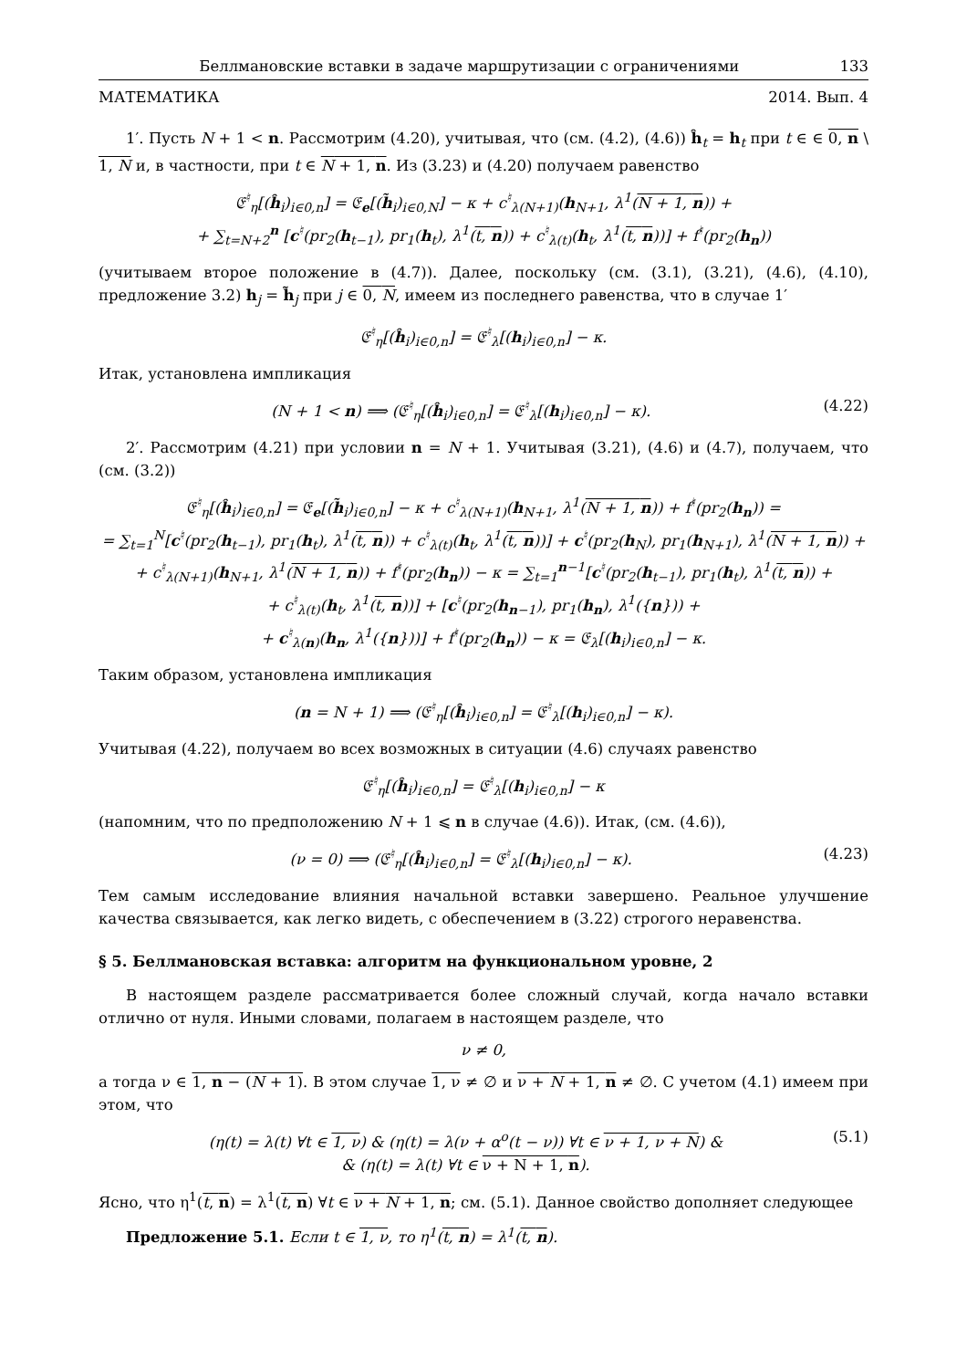Беллмановские вставки в задаче маршрутизации с ограничениями 133
МАТЕМАТИКА 2014. Вып. 4
1′. Пусть N + 1 < n. Рассмотрим (4.20), учитывая, что (см. (4.2), (4.6)) ĥ<sub>t</sub> = h<sub>t</sub> при t ∈ ∈ 0, n \ 1, N и, в частности, при t ∈ N + 1, n. Из (3.23) и (4.20) получаем равенство
𝔈<sup>♮</sup><sub>η</sub>[(ĥ<sub>i</sub>)<sub>i∈0,n</sub>] = 𝔈<sub>e</sub>[(h̃<sub>i</sub>)<sub>i∈0,N</sub>] − κ + c<sup>♮</sup><sub>λ(N+1)</sub>(h<sub>N+1</sub>, λ<sup>1</sup>(N + 1, n)) +
+ ∑<sub>t=N+2</sub><sup>n</sup> [c<sup>♮</sup>(pr<sub>2</sub>(h<sub>t−1</sub>), pr<sub>1</sub>(h<sub>t</sub>), λ<sup>1</sup>(t, n)) + c<sup>♮</sup><sub>λ(t)</sub>(h<sub>t</sub>, λ<sup>1</sup>(t, n))] + f<sup>♮</sup>(pr<sub>2</sub>(h<sub>n</sub>))
(учитываем второе положение в (4.7)). Далее, поскольку (см. (3.1), (3.21), (4.6), (4.10), предложение 3.2) h<sub>j</sub> = h̃<sub>j</sub> при j ∈ 0, N, имеем из последнего равенства, что в случае 1′
𝔈<sup>♮</sup><sub>η</sub>[(ĥ<sub>i</sub>)<sub>i∈0,n</sub>] = 𝔈<sup>♮</sup><sub>λ</sub>[(h<sub>i</sub>)<sub>i∈0,n</sub>] − κ.
Итак, установлена импликация
(N + 1 < n) ⟹ (𝔈<sup>♮</sup><sub>η</sub>[(ĥ<sub>i</sub>)<sub>i∈0,n</sub>] = 𝔈<sup>♮</sup><sub>λ</sub>[(h<sub>i</sub>)<sub>i∈0,n</sub>] − κ). (4.22)
2′. Рассмотрим (4.21) при условии n = N + 1. Учитывая (3.21), (4.6) и (4.7), получаем, что (см. (3.2))
𝔈<sup>♮</sup><sub>η</sub>[(ĥ<sub>i</sub>)<sub>i∈0,n</sub>] = 𝔈<sub>e</sub>[(h̃<sub>i</sub>)<sub>i∈0,n</sub>] − κ + c<sup>♮</sup><sub>λ(N+1)</sub>(h<sub>N+1</sub>, λ<sup>1</sup>(N + 1, n)) + f<sup>♮</sup>(pr<sub>2</sub>(h<sub>n</sub>)) =
= ∑<sub>t=1</sub><sup>N</sup>[c<sup>♮</sup>(pr<sub>2</sub>(h<sub>t−1</sub>), pr<sub>1</sub>(h<sub>t</sub>), λ<sup>1</sup>(t, n)) + c<sup>♮</sup><sub>λ(t)</sub>(h<sub>t</sub>, λ<sup>1</sup>(t, n))] + c<sup>♮</sup>(pr<sub>2</sub>(h<sub>N</sub>), pr<sub>1</sub>(h<sub>N+1</sub>), λ<sup>1</sup>(N + 1, n)) +
+ c<sup>♮</sup><sub>λ(N+1)</sub>(h<sub>N+1</sub>, λ<sup>1</sup>(N + 1, n)) + f<sup>♮</sup>(pr<sub>2</sub>(h<sub>n</sub>)) − κ = ∑<sub>t=1</sub><sup>n−1</sup>[c<sup>♮</sup>(pr<sub>2</sub>(h<sub>t−1</sub>), pr<sub>1</sub>(h<sub>t</sub>), λ<sup>1</sup>(t, n)) +
+ c<sup>♮</sup><sub>λ(t)</sub>(h<sub>t</sub>, λ<sup>1</sup>(t, n))] + [c<sup>♮</sup>(pr<sub>2</sub>(h<sub>n−1</sub>), pr<sub>1</sub>(h<sub>n</sub>), λ<sup>1</sup>({n})) +
+ c<sup>♮</sup><sub>λ(n)</sub>(h<sub>n</sub>, λ<sup>1</sup>({n}))] + f<sup>♮</sup>(pr<sub>2</sub>(h<sub>n</sub>)) − κ = 𝔈<sub>λ</sub>[(h<sub>i</sub>)<sub>i∈0,n</sub>] − κ.
Таким образом, установлена импликация
(n = N + 1) ⟹ (𝔈<sup>♮</sup><sub>η</sub>[(ĥ<sub>i</sub>)<sub>i∈0,n</sub>] = 𝔈<sup>♮</sup><sub>λ</sub>[(h<sub>i</sub>)<sub>i∈0,n</sub>] − κ).
Учитывая (4.22), получаем во всех возможных в ситуации (4.6) случаях равенство
𝔈<sup>♮</sup><sub>η</sub>[(ĥ<sub>i</sub>)<sub>i∈0,n</sub>] = 𝔈<sup>♮</sup><sub>λ</sub>[(h<sub>i</sub>)<sub>i∈0,n</sub>] − κ
(напомним, что по предположению N + 1 ⩽ n в случае (4.6)). Итак, (см. (4.6)),
(ν = 0) ⟹ (𝔈<sup>♮</sup><sub>η</sub>[(ĥ<sub>i</sub>)<sub>i∈0,n</sub>] = 𝔈<sup>♮</sup><sub>λ</sub>[(h<sub>i</sub>)<sub>i∈0,n</sub>] − κ). (4.23)
Тем самым исследование влияния начальной вставки завершено. Реальное улучшение качества связывается, как легко видеть, с обеспечением в (3.22) строгого неравенства.
§ 5. Беллмановская вставка: алгоритм на функциональном уровне, 2
В настоящем разделе рассматривается более сложный случай, когда начало вставки отлично от нуля. Иными словами, полагаем в настоящем разделе, что
ν ≠ 0,
а тогда ν ∈ 1, n − (N + 1). В этом случае 1, ν ≠ ∅ и ν + N + 1, n ≠ ∅. С учетом (4.1) имеем при этом, что
(η(t) = λ(t) ∀t ∈ 1, ν) & (η(t) = λ(ν + α<sup>o</sup>(t − ν)) ∀t ∈ ν + 1, ν + N) &
& (η(t) = λ(t) ∀t ∈ ν + N + 1, n). (5.1)
Ясно, что η<sup>1</sup>(t, n) = λ<sup>1</sup>(t, n) ∀t ∈ ν + N + 1, n; см. (5.1). Данное свойство дополняет следующее
Предложение 5.1. Если t ∈ 1, ν, то η<sup>1</sup>(t, n) = λ<sup>1</sup>(t, n).